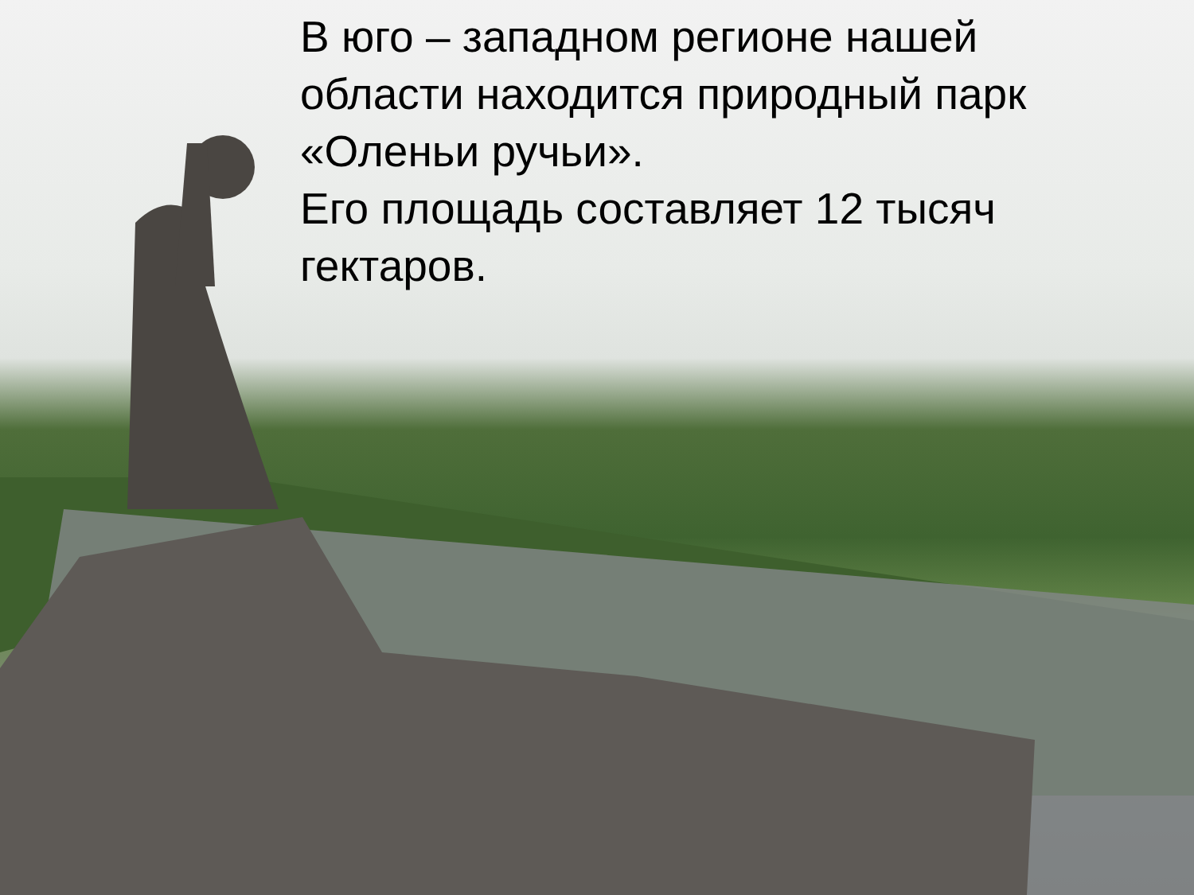В юго – западном регионе нашей
области находится природный парк
«Оленьи ручьи».
Его площадь составляет 12 тысяч
гектаров.